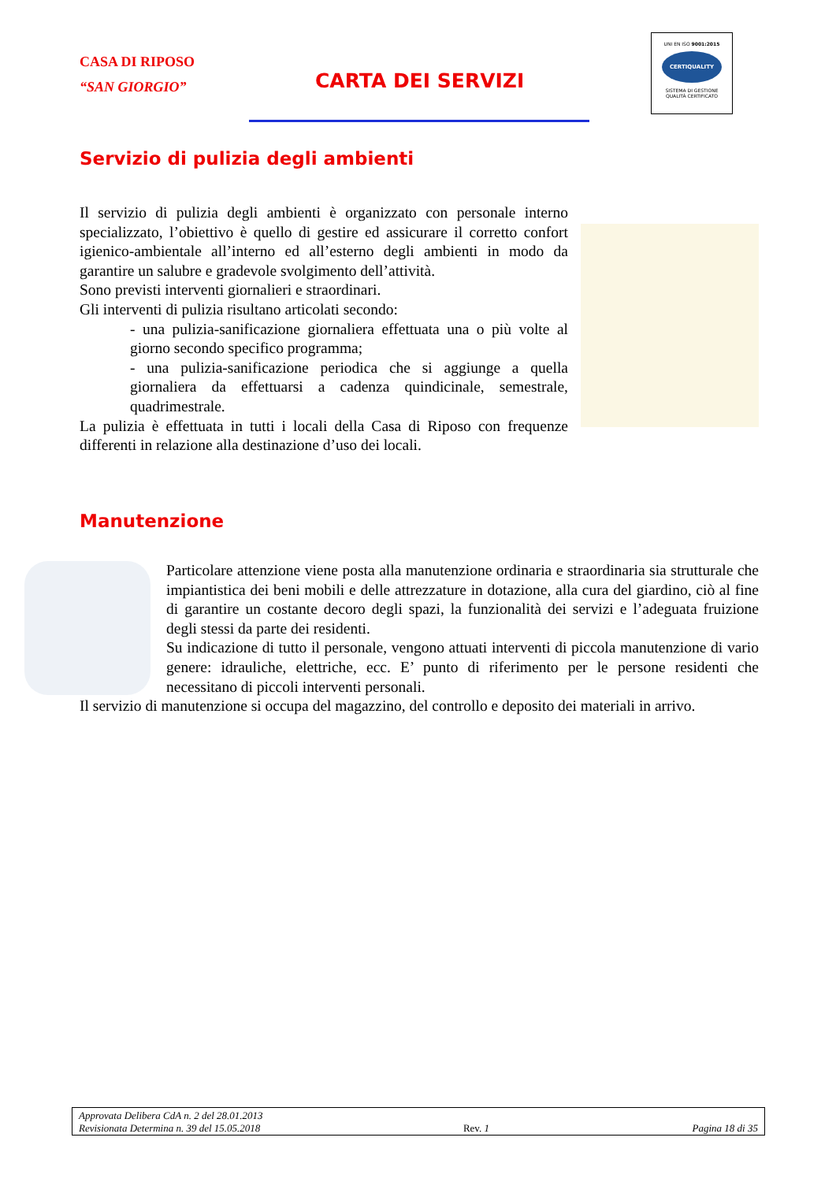CASA DI RIPOSO
“SAN GIORGIO”
CARTA DEI SERVIZI
UNI EN ISO 9001:2015
CERTIQUALITY
SISTEMA DI GESTIONE
QUALITÀ CERTIFICATO
Servizio di pulizia degli ambienti
Il servizio di pulizia degli ambienti è organizzato con personale interno specializzato, l’obiettivo è quello di gestire ed assicurare il corretto confort igienico-ambientale all’interno ed all’esterno degli ambienti in modo da garantire un salubre e gradevole svolgimento dell’attività.
Sono previsti interventi giornalieri e straordinari.
Gli interventi di pulizia risultano articolati secondo:
- una pulizia-sanificazione giornaliera effettuata una o più volte al giorno secondo specifico programma;
- una pulizia-sanificazione periodica che si aggiunge a quella giornaliera da effettuarsi a cadenza quindicinale, semestrale, quadrimestrale.
La pulizia è effettuata in tutti i locali della Casa di Riposo con frequenze differenti in relazione alla destinazione d’uso dei locali.
Manutenzione
Particolare attenzione viene posta alla manutenzione ordinaria e straordinaria sia strutturale che impiantistica dei beni mobili e delle attrezzature in dotazione, alla cura del giardino, ciò al fine di garantire un costante decoro degli spazi, la funzionalità dei servizi e l’adeguata fruizione degli stessi da parte dei residenti.
Su indicazione di tutto il personale, vengono attuati interventi di piccola manutenzione di vario genere: idrauliche, elettriche, ecc. E’ punto di riferimento per le persone residenti che necessitano di piccoli interventi personali.
Il servizio di manutenzione si occupa del magazzino, del controllo e deposito dei materiali in arrivo.
Approvata Delibera CdA n. 2 del 28.01.2013
Revisionata Determina n. 39 del 15.05.2018 Rev. 1 Pagina 18 di 35